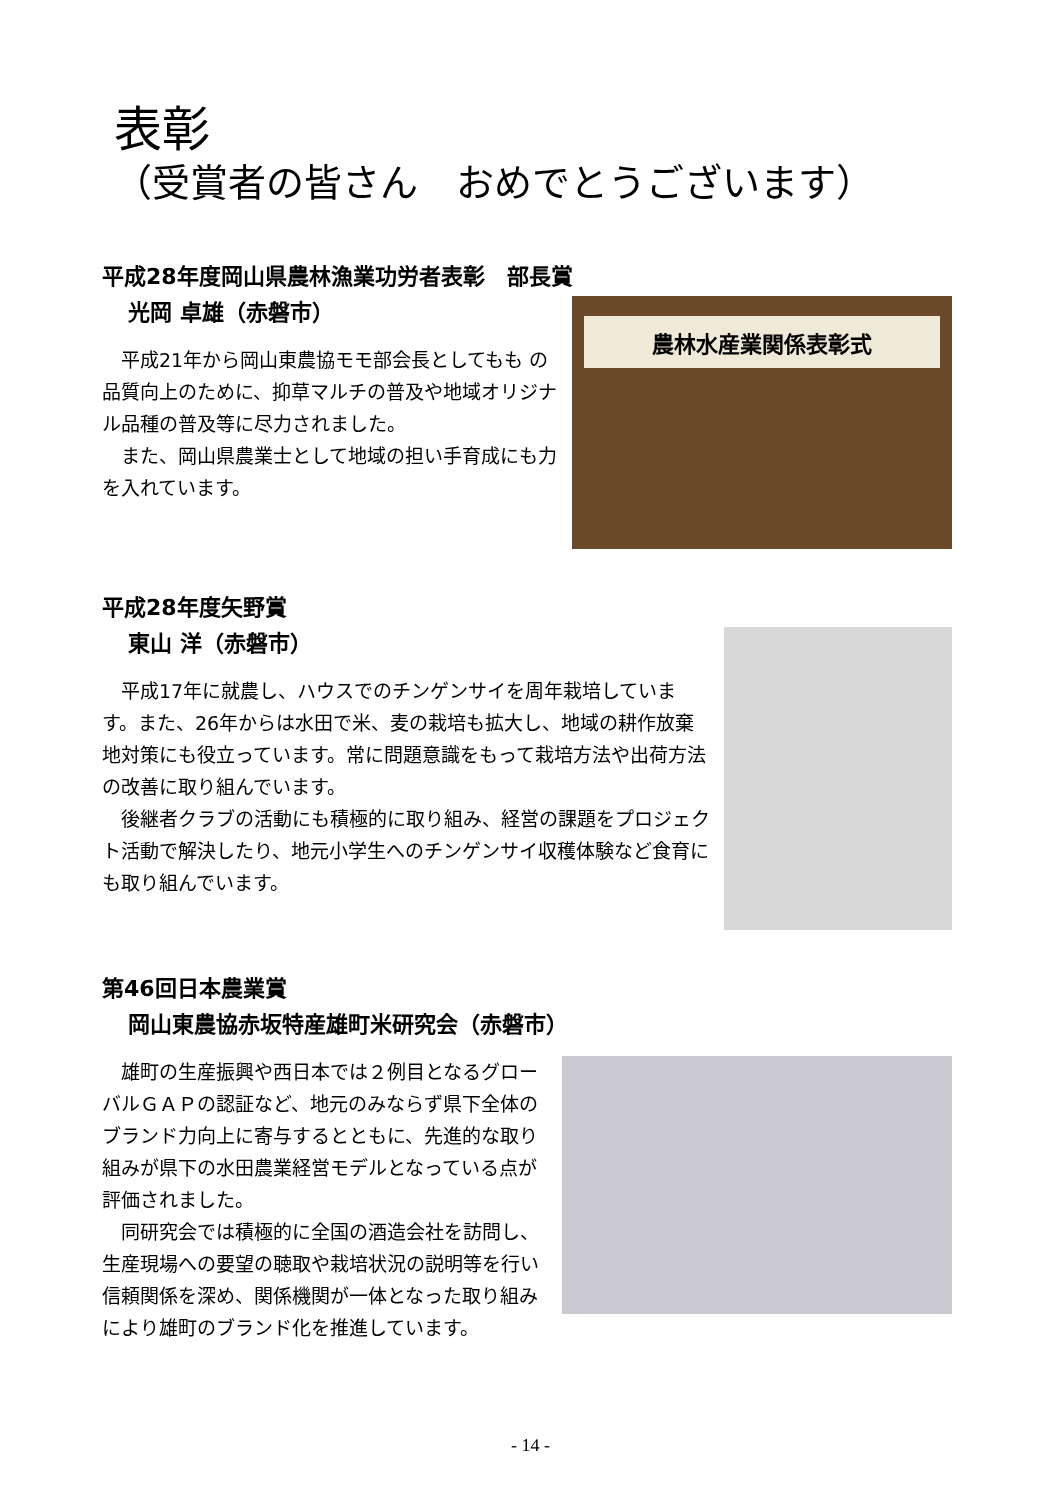表彰
（受賞者の皆さん　おめでとうございます）
平成28年度岡山県農林漁業功労者表彰　部長賞
光岡 卓雄（赤磐市）
　平成21年から岡山東農協モモ部会長としてもも の品質向上のために、抑草マルチの普及や地域オリジナル品種の普及等に尽力されました。
　また、岡山県農業士として地域の担い手育成にも力を入れています。
農林水産業関係表彰式
平成28年度矢野賞
東山 洋（赤磐市）
　平成17年に就農し、ハウスでのチンゲンサイを周年栽培しています。また、26年からは水田で米、麦の栽培も拡大し、地域の耕作放棄地対策にも役立っています。常に問題意識をもって栽培方法や出荷方法の改善に取り組んでいます。
　後継者クラブの活動にも積極的に取り組み、経営の課題をプロジェクト活動で解決したり、地元小学生へのチンゲンサイ収穫体験など食育にも取り組んでいます。
第46回日本農業賞
岡山東農協赤坂特産雄町米研究会（赤磐市）
　雄町の生産振興や西日本では２例目となるグローバルＧＡＰの認証など、地元のみならず県下全体のブランド力向上に寄与するとともに、先進的な取り組みが県下の水田農業経営モデルとなっている点が評価されました。
　同研究会では積極的に全国の酒造会社を訪問し、生産現場への要望の聴取や栽培状況の説明等を行い信頼関係を深め、関係機関が一体となった取り組みにより雄町のブランド化を推進しています。
- 14 -